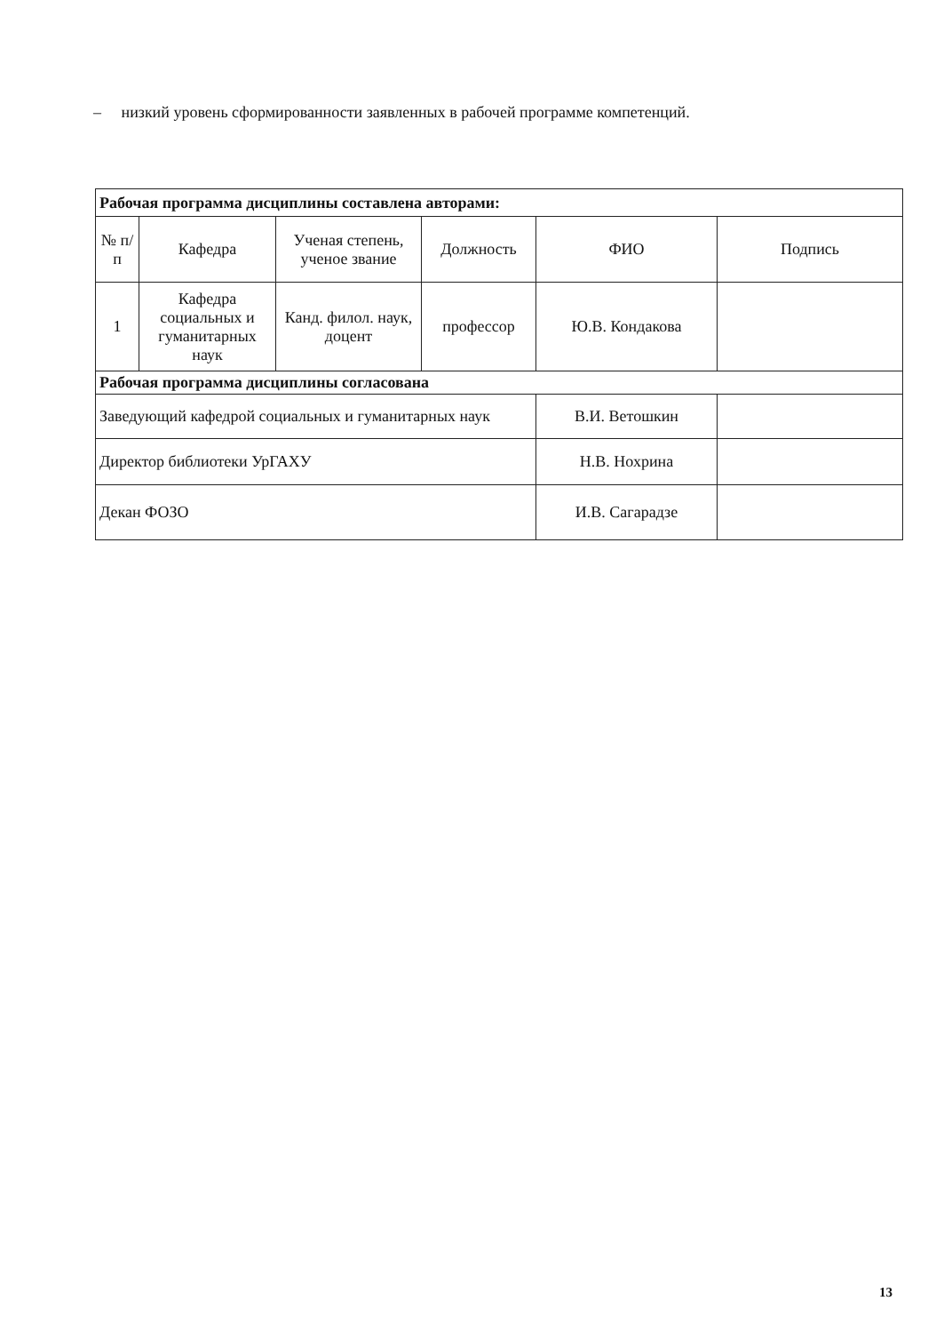– низкий уровень сформированности заявленных в рабочей программе компетенций.
| Рабочая программа дисциплины составлена авторами: | | | | | |
| № п/п | Кафедра | Ученая степень, ученое звание | Должность | ФИО | Подпись |
| 1 | Кафедра социальных и гуманитарных наук | Канд. филол. наук, доцент | профессор | Ю.В. Кондакова | |
| Рабочая программа дисциплины согласована | | | | | |
| Заведующий кафедрой социальных и гуманитарных наук | | | | В.И. Ветошкин | |
| Директор библиотеки УрГАХУ | | | | Н.В. Нохрина | |
| Декан ФОЗО | | | | И.В. Сагарадзе | |
13